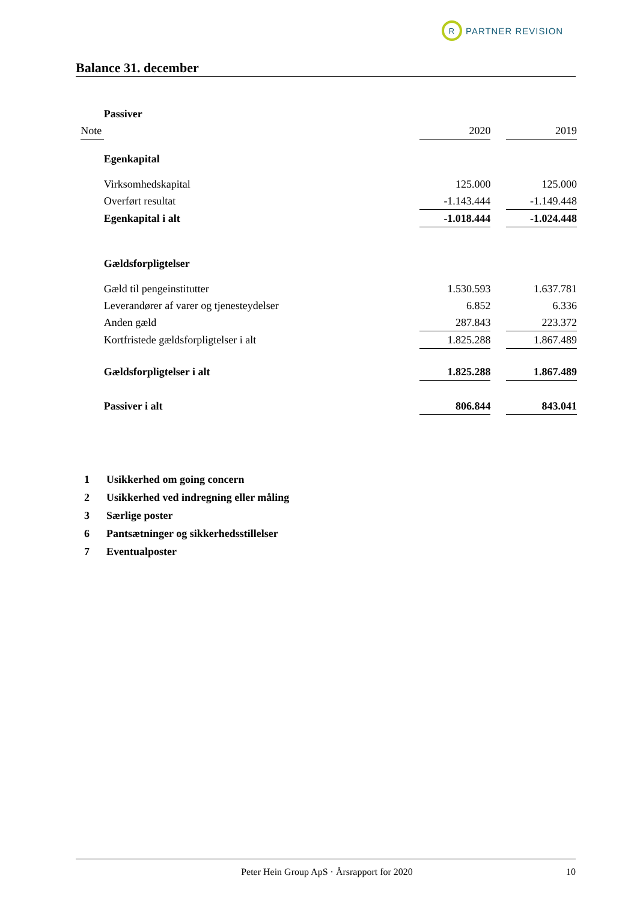R
PARTNER REVISION
Balance 31. december
| | | Passiver | | | |
| | Note | | 2020 | | 2019 |
| | | Egenkapital | | | |
| | | Virksomhedskapital | 125.000 | | 125.000 |
| | | Overført resultat | -1.143.444 | | -1.149.448 |
| | | Egenkapital i alt | -1.018.444 | | -1.024.448 |
| | | Gældsforpligtelser | | | |
| | | Gæld til pengeinstitutter | 1.530.593 | | 1.637.781 |
| | | Leverandører af varer og tjenesteydelser | 6.852 | | 6.336 |
| | | Anden gæld | 287.843 | | 223.372 |
| | | Kortfristede gældsforpligtelser i alt | 1.825.288 | | 1.867.489 |
| | | Gældsforpligtelser i alt | 1.825.288 | | 1.867.489 |
| | | Passiver i alt | 806.844 | | 843.041 |
1 Usikkerhed om going concern
2 Usikkerhed ved indregning eller måling
3 Særlige poster
6 Pantsætninger og sikkerhedsstillelser
7 Eventualposter
Peter Hein Group ApS · Årsrapport for 2020
10